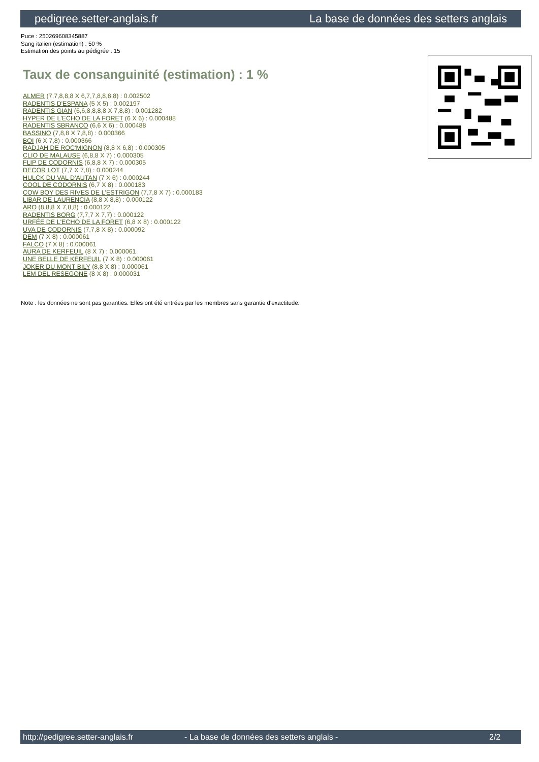pedigree.setter-anglais.fr La base de données des setters anglais
Puce : 250269608345887
Sang italien (estimation) : 50 %
Estimation des points au pédigrée : 15
Taux de consanguinité (estimation) : 1 %
ALMER (7,7,8,8,8 X 6,7,7,8,8,8,8) : 0.002502
RADENTIS D'ESPANA (5 X 5) : 0.002197
RADENTIS GIAN (6,6,8,8,8,8 X 7,8,8) : 0.001282
HYPER DE L'ECHO DE LA FORET (6 X 6) : 0.000488
RADENTIS SBRANCO (6,6 X 6) : 0.000488
BASSINO (7,8,8 X 7,8,8) : 0.000366
BOI (6 X 7,8) : 0.000366
RADJAH DE ROC'MIGNON (8,8 X 6,8) : 0.000305
CLIO DE MALAUSE (6,8,8 X 7) : 0.000305
FLIP DE CODORNIS (6,8,8 X 7) : 0.000305
DECOR LOT (7,7 X 7,8) : 0.000244
HULCK DU VAL D'AUTAN (7 X 6) : 0.000244
COOL DE CODORNIS (6,7 X 8) : 0.000183
COW BOY DES RIVES DE L'ESTRIGON (7,7,8 X 7) : 0.000183
LIBAR DE LAURENCIA (8,8 X 8,8) : 0.000122
ARO (8,8,8 X 7,8,8) : 0.000122
RADENTIS BORG (7,7,7 X 7,7) : 0.000122
URFÉE DE L'ECHO DE LA FORET (6,8 X 8) : 0.000122
UVA DE CODORNIS (7,7,8 X 8) : 0.000092
DEM (7 X 8) : 0.000061
FALCO (7 X 8) : 0.000061
AURA DE KERFEUIL (8 X 7) : 0.000061
UNE BELLE DE KERFEUIL (7 X 8) : 0.000061
JOKER DU MONT BILY (8,8 X 8) : 0.000061
LEM DEL RESEGONE (8 X 8) : 0.000031
Note : les données ne sont pas garanties. Elles ont été entrées par les membres sans garantie d'exactitude.
http://pedigree.setter-anglais.fr - La base de données des setters anglais - 2/2